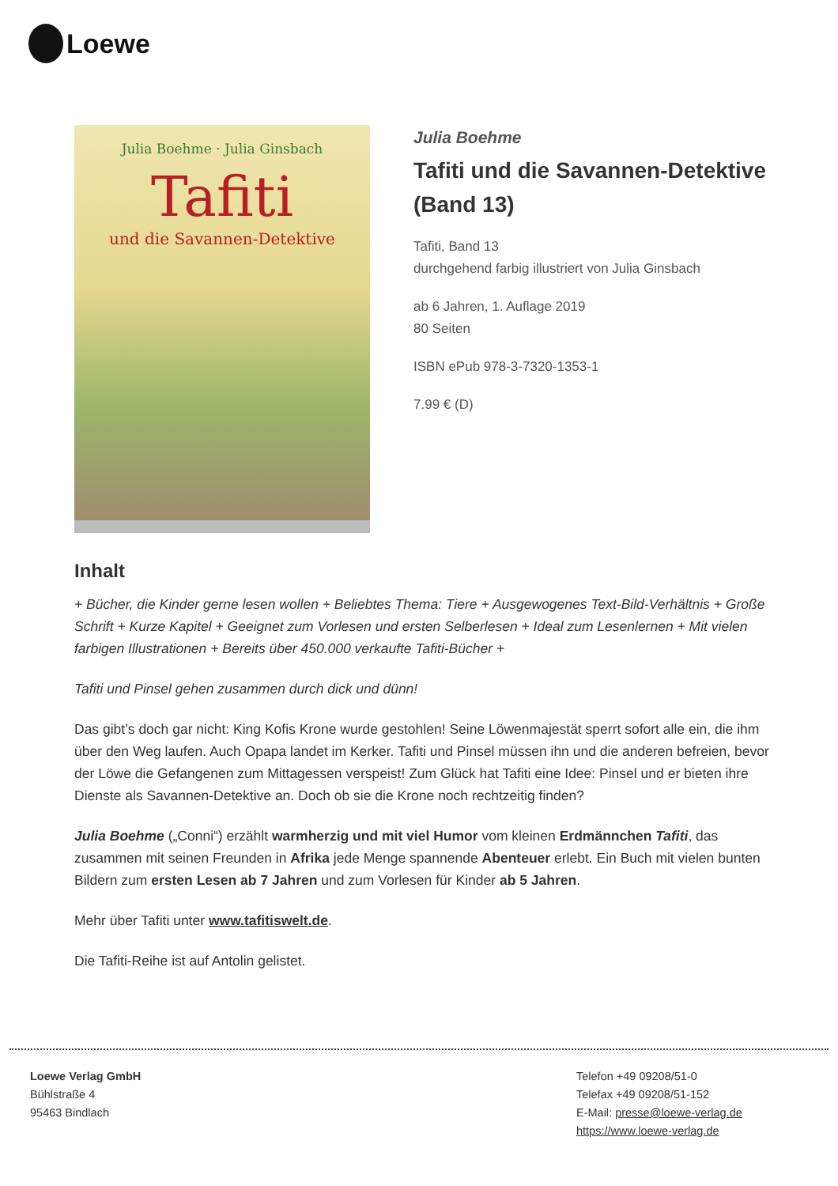Loewe
Julia Boehme · Julia Ginsbach
Tafiti
und die Savannen-Detektive
Julia Boehme
Tafiti und die Savannen-Detektive (Band 13)
Tafiti, Band 13
durchgehend farbig illustriert von Julia Ginsbach
ab 6 Jahren, 1. Auflage 2019
80 Seiten
ISBN ePub 978-3-7320-1353-1
7.99 € (D)
Inhalt
+ Bücher, die Kinder gerne lesen wollen + Beliebtes Thema: Tiere + Ausgewogenes Text-Bild-Verhältnis + Große Schrift + Kurze Kapitel + Geeignet zum Vorlesen und ersten Selberlesen + Ideal zum Lesenlernen + Mit vielen farbigen Illustrationen + Bereits über 450.000 verkaufte Tafiti-Bücher +
Tafiti und Pinsel gehen zusammen durch dick und dünn!
Das gibt’s doch gar nicht: King Kofis Krone wurde gestohlen! Seine Löwenmajestät sperrt sofort alle ein, die ihm über den Weg laufen. Auch Opapa landet im Kerker. Tafiti und Pinsel müssen ihn und die anderen befreien, bevor der Löwe die Gefangenen zum Mittagessen verspeist! Zum Glück hat Tafiti eine Idee: Pinsel und er bieten ihre Dienste als Savannen-Detektive an. Doch ob sie die Krone noch rechtzeitig finden?
Julia Boehme („Conni“) erzählt warmherzig und mit viel Humor vom kleinen Erdmännchen Tafiti, das zusammen mit seinen Freunden in Afrika jede Menge spannende Abenteuer erlebt. Ein Buch mit vielen bunten Bildern zum ersten Lesen ab 7 Jahren und zum Vorlesen für Kinder ab 5 Jahren.
Mehr über Tafiti unter www.tafitiswelt.de.
Die Tafiti-Reihe ist auf Antolin gelistet.
Loewe Verlag GmbH
Bühlstraße 4
95463 Bindlach
Telefon +49 09208/51-0
Telefax +49 09208/51-152
E-Mail: presse@loewe-verlag.de
https://www.loewe-verlag.de